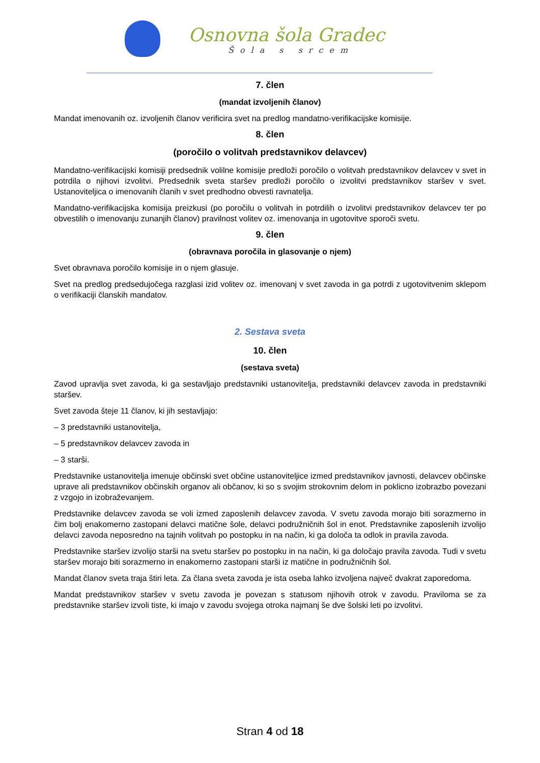Osnovna šola Gradec
Šola s srcem
7. člen
(mandat izvoljenih članov)
Mandat imenovanih oz. izvoljenih članov verificira svet na predlog mandatno-verifikacijske komisije.
8. člen
(poročilo o volitvah predstavnikov delavcev)
Mandatno-verifikacijski komisiji predsednik volilne komisije predloži poročilo o volitvah predstavnikov delavcev v svet in potrdila o njihovi izvolitvi. Predsednik sveta staršev predloži poročilo o izvolitvi predstavnikov staršev v svet. Ustanoviteljica o imenovanih članih v svet predhodno obvesti ravnatelja.
Mandatno-verifikacijska komisija preizkusi (po poročilu o volitvah in potrdilih o izvolitvi predstavnikov delavcev ter po obvestilih o imenovanju zunanjih članov) pravilnost volitev oz. imenovanja in ugotovitve sporoči svetu.
9. člen
(obravnava poročila in glasovanje o njem)
Svet obravnava poročilo komisije in o njem glasuje.
Svet na predlog predsedujočega razglasi izid volitev oz. imenovanj v svet zavoda in ga potrdi z ugotovitvenim sklepom o verifikaciji članskih mandatov.
2. Sestava sveta
10. člen
(sestava sveta)
Zavod upravlja svet zavoda, ki ga sestavljajo predstavniki ustanovitelja, predstavniki delavcev zavoda in predstavniki staršev.
Svet zavoda šteje 11 članov, ki jih sestavljajo:
– 3 predstavniki ustanovitelja,
– 5 predstavnikov delavcev zavoda in
– 3 starši.
Predstavnike ustanovitelja imenuje občinski svet občine ustanoviteljice izmed predstavnikov javnosti, delavcev občinske uprave ali predstavnikov občinskih organov ali občanov, ki so s svojim strokovnim delom in poklicno izobrazbo povezani z vzgojo in izobraževanjem.
Predstavnike delavcev zavoda se voli izmed zaposlenih delavcev zavoda. V svetu zavoda morajo biti sorazmerno in čim bolj enakomerno zastopani delavci matične šole, delavci podružničnih šol in enot. Predstavnike zaposlenih izvolijo delavci zavoda neposredno na tajnih volitvah po postopku in na način, ki ga določa ta odlok in pravila zavoda.
Predstavnike staršev izvolijo starši na svetu staršev po postopku in na način, ki ga določajo pravila zavoda. Tudi v svetu staršev morajo biti sorazmerno in enakomerno zastopani starši iz matične in podružničnih šol.
Mandat članov sveta traja štiri leta. Za člana sveta zavoda je ista oseba lahko izvoljena največ dvakrat zaporedoma.
Mandat predstavnikov staršev v svetu zavoda je povezan s statusom njihovih otrok v zavodu. Praviloma se za predstavnike staršev izvoli tiste, ki imajo v zavodu svojega otroka najmanj še dve šolski leti po izvolitvi.
Stran 4 od 18